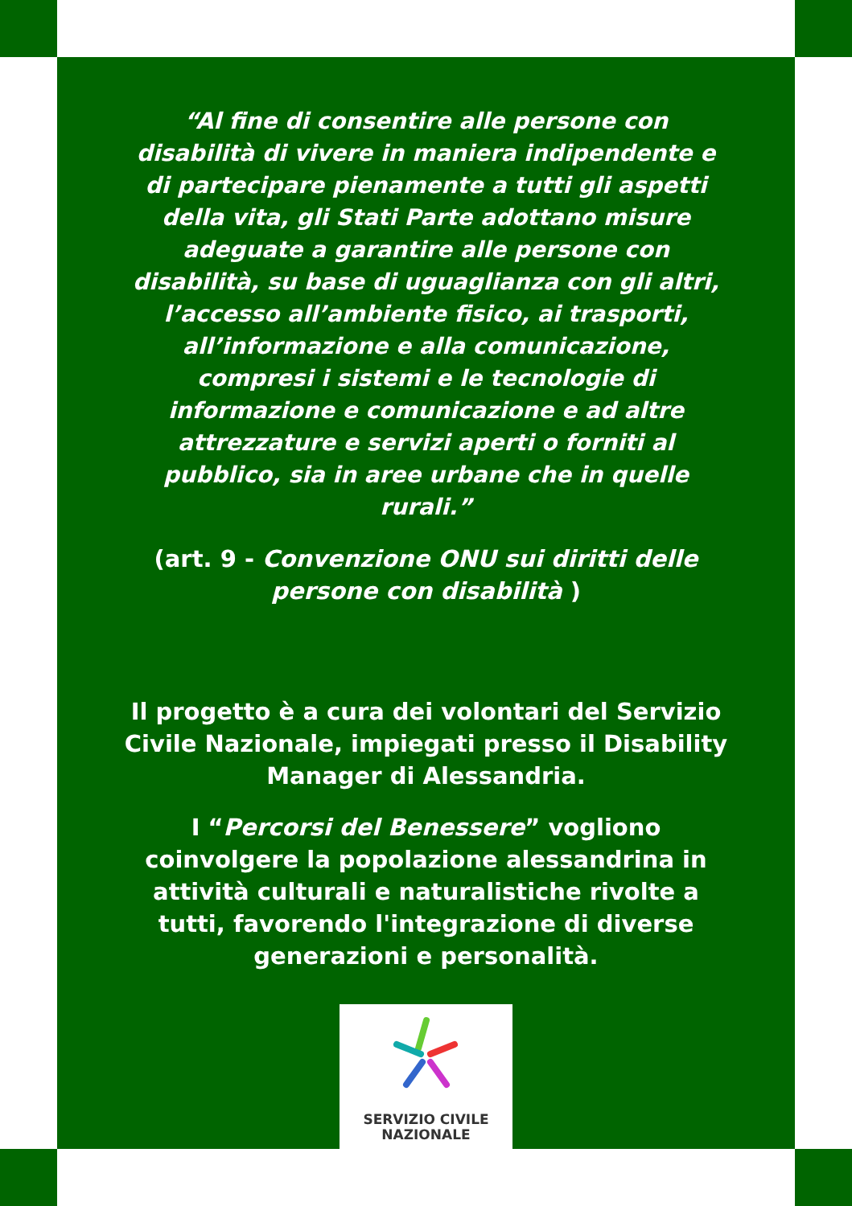“Al fine di consentire alle persone con disabilità di vivere in maniera indipendente e di partecipare pienamente a tutti gli aspetti della vita, gli Stati Parte adottano misure adeguate a garantire alle persone con disabilità, su base di uguaglianza con gli altri, l’accesso all’ambiente fisico, ai trasporti, all’informazione e alla comunicazione, compresi i sistemi e le tecnologie di informazione e comunicazione e ad altre attrezzature e servizi aperti o forniti al pubblico, sia in aree urbane che in quelle rurali.”
(art. 9 - Convenzione ONU sui diritti delle persone con disabilità )
Il progetto è a cura dei volontari del Servizio Civile Nazionale, impiegati presso il Disability Manager di Alessandria.
I “Percorsi del Benessere” vogliono coinvolgere la popolazione alessandrina in attività culturali e naturalistiche rivolte a tutti, favorendo l'integrazione di diverse generazioni e personalità.
SERVIZIO CIVILE
NAZIONALE